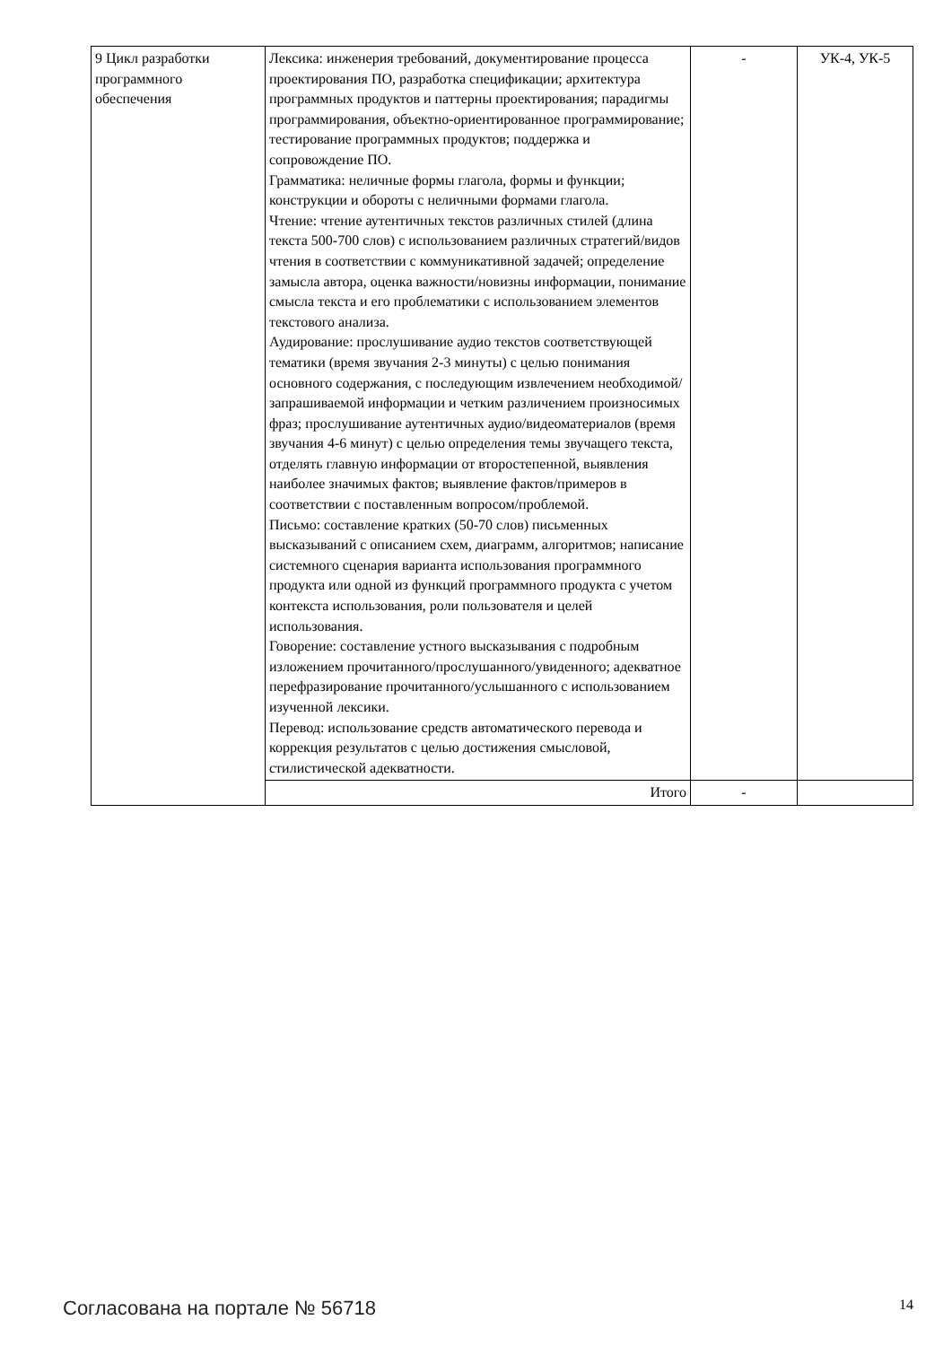| 9 Цикл разработки программного обеспечения | Лексика: инженерия требований, документирование процесса проектирования ПО, разработка спецификации; архитектура программных продуктов и паттерны проектирования; парадигмы программирования, объектно-ориентированное программирование; тестирование программных продуктов; поддержка и сопровождение ПО. Грамматика: неличные формы глагола, формы и функции; конструкции и обороты с неличными формами глагола. Чтение: чтение аутентичных текстов различных стилей (длина текста 500-700 слов) с использованием различных стратегий/видов чтения в соответствии с коммуникативной задачей; определение замысла автора, оценка важности/новизны информации, понимание смысла текста и его проблематики с использованием элементов текстового анализа. Аудирование: прослушивание аудио текстов соответствующей тематики (время звучания 2-3 минуты) с целью понимания основного содержания, с последующим извлечением необходимой/запрашиваемой информации и четким различением произносимых фраз; прослушивание аутентичных аудио/видеоматериалов (время звучания 4-6 минут) с целью определения темы звучащего текста, отделять главную информации от второстепенной, выявления наиболее значимых фактов; выявление фактов/примеров в соответствии с поставленным вопросом/проблемой. Письмо: составление кратких (50-70 слов) письменных высказываний с описанием схем, диаграмм, алгоритмов; написание системного сценария варианта использования программного продукта или одной из функций программного продукта с учетом контекста использования, роли пользователя и целей использования. Говорение: составление устного высказывания с подробным изложением прочитанного/прослушанного/увиденного; адекватное перефразирование прочитанного/услышанного с использованием изученной лексики. Перевод: использование средств автоматического перевода и коррекция результатов с целью достижения смысловой, стилистической адекватности. | - | УК-4, УК-5 |
| | Итого | - | |
Согласована на портале № 56718 14